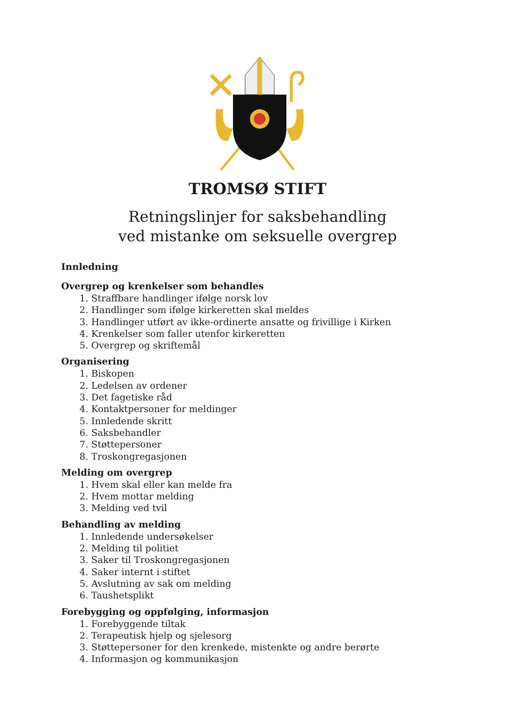TROMSØ STIFT
Retningslinjer for saksbehandling
ved mistanke om seksuelle overgrep
Innledning
Overgrep og krenkelser som behandles
1. Straffbare handlinger ifølge norsk lov
2. Handlinger som ifølge kirkeretten skal meldes
3. Handlinger utført av ikke-ordinerte ansatte og frivillige i Kirken
4. Krenkelser som faller utenfor kirkeretten
5. Overgrep og skriftemål
Organisering
1. Biskopen
2. Ledelsen av ordener
3. Det fagetiske råd
4. Kontaktpersoner for meldinger
5. Innledende skritt
6. Saksbehandler
7. Støttepersoner
8. Troskongregasjonen
Melding om overgrep
1. Hvem skal eller kan melde fra
2. Hvem mottar melding
3. Melding ved tvil
Behandling av melding
1. Innledende undersøkelser
2. Melding til politiet
3. Saker til Troskongregasjonen
4. Saker internt i stiftet
5. Avslutning av sak om melding
6. Taushetsplikt
Forebygging og oppfølging, informasjon
1. Forebyggende tiltak
2. Terapeutisk hjelp og sjelesorg
3. Støttepersoner for den krenkede, mistenkte og andre berørte
4. Informasjon og kommunikasjon